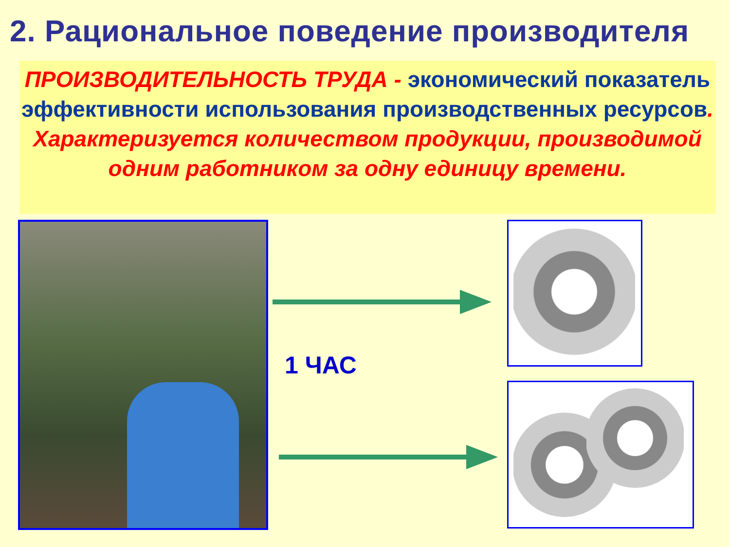2. Рациональное поведение производителя
ПРОИЗВОДИТЕЛЬНОСТЬ ТРУДА - экономический показатель эффективности использования производственных ресурсов. Характеризуется количеством продукции, производимой одним работником за одну единицу времени.
1 ЧАС